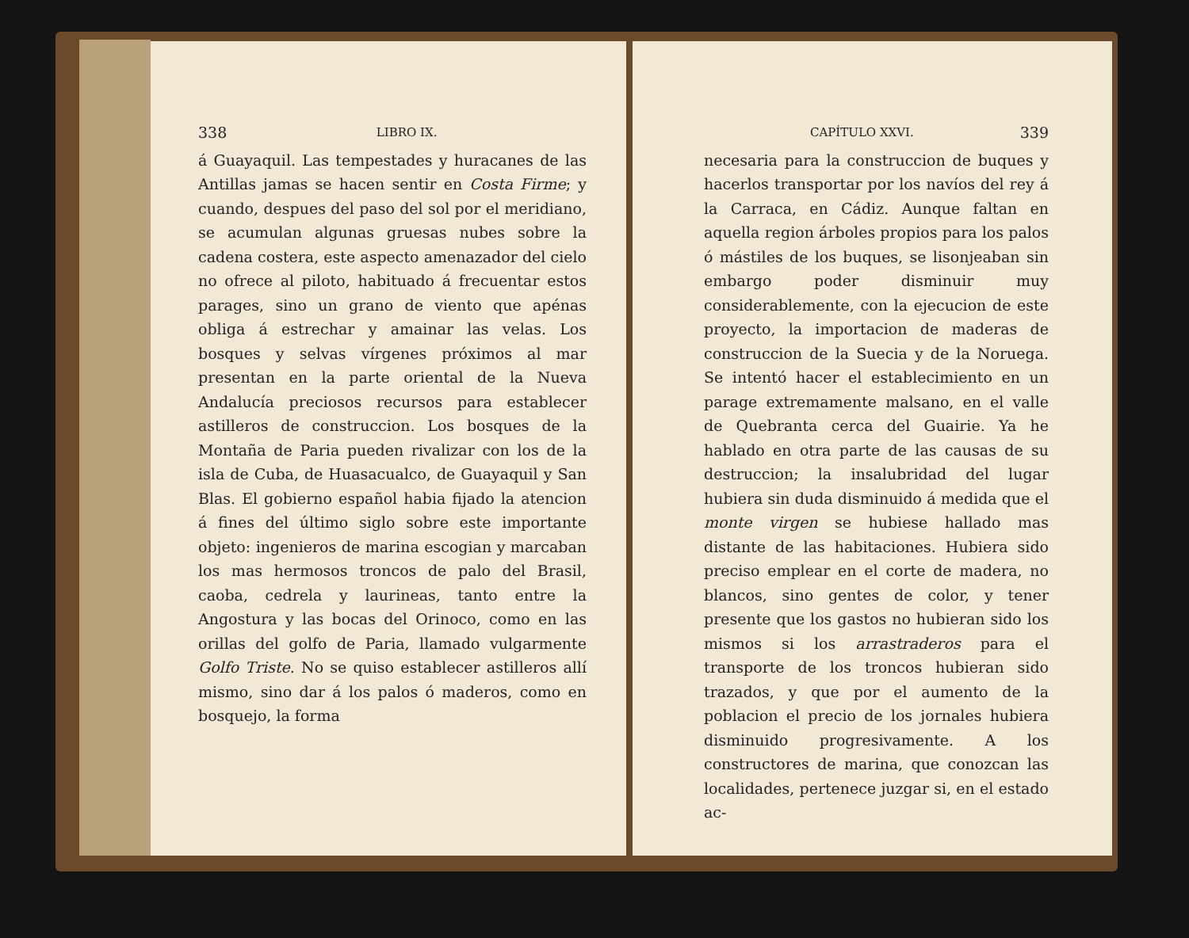338 LIBRO IX.
á Guayaquil. Las tempestades y huracanes de las Antillas jamas se hacen sentir en Costa Firme; y cuando, despues del paso del sol por el meridiano, se acumulan algunas gruesas nubes sobre la cadena costera, este aspecto amenazador del cielo no ofrece al piloto, habituado á frecuentar estos parages, sino un grano de viento que apénas obliga á estrechar y amainar las velas. Los bosques y selvas vírgenes próximos al mar presentan en la parte oriental de la Nueva Andalucía preciosos recursos para establecer astilleros de construccion. Los bosques de la Montaña de Paria pueden rivalizar con los de la isla de Cuba, de Huasacualco, de Guayaquil y San Blas. El gobierno español habia fijado la atencion á fines del último siglo sobre este importante objeto: ingenieros de marina escogian y marcaban los mas hermosos troncos de palo del Brasil, caoba, cedrela y laurineas, tanto entre la Angostura y las bocas del Orinoco, como en las orillas del golfo de Paria, llamado vulgarmente Golfo Triste. No se quiso establecer astilleros allí mismo, sino dar á los palos ó maderos, como en bosquejo, la forma
CAPÍTULO XXVI. 339
necesaria para la construccion de buques y hacerlos transportar por los navíos del rey á la Carraca, en Cádiz. Aunque faltan en aquella region árboles propios para los palos ó mástiles de los buques, se lisonjeaban sin embargo poder disminuir muy considerablemente, con la ejecucion de este proyecto, la importacion de maderas de construccion de la Suecia y de la Noruega. Se intentó hacer el establecimiento en un parage extremamente malsano, en el valle de Quebranta cerca del Guairie. Ya he hablado en otra parte de las causas de su destruccion; la insalubridad del lugar hubiera sin duda disminuido á medida que el monte virgen se hubiese hallado mas distante de las habitaciones. Hubiera sido preciso emplear en el corte de madera, no blancos, sino gentes de color, y tener presente que los gastos no hubieran sido los mismos si los arrastraderos para el transporte de los troncos hubieran sido trazados, y que por el aumento de la poblacion el precio de los jornales hubiera disminuido progresivamente. A los constructores de marina, que conozcan las localidades, pertenece juzgar si, en el estado ac-